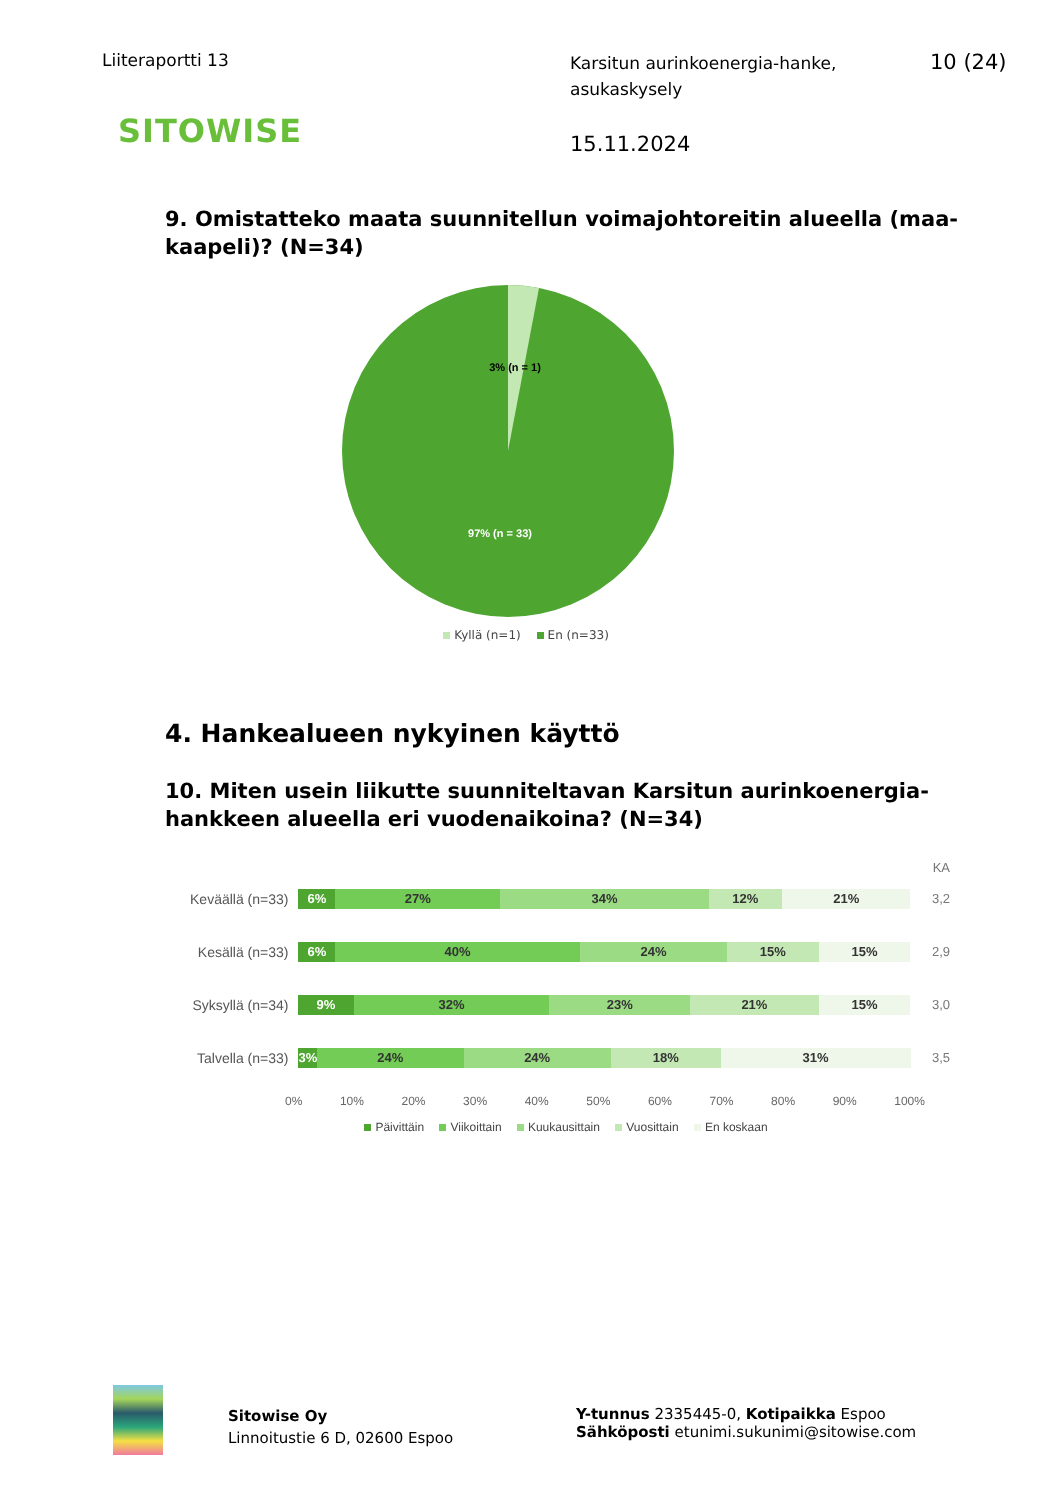Liiteraportti 13
Karsitun aurinkoenergia-hanke, asukaskysely
10 (24)
SITOWISE 15.11.2024
9. Omistatteko maata suunnitellun voimajohtoreitin alueella (maa-kaapeli)? (N=34)
3% (n = 1)
97% (n = 33)
Kyllä (n=1) En (n=33)
4. Hankealueen nykyinen käyttö
10. Miten usein liikutte suunniteltavan Karsitun aurinkoenergia-hankkeen alueella eri vuodenaikoina? (N=34)
KA
Keväällä (n=33)
6% 27% 34% 12% 21%
3,2
Kesällä (n=33)
6% 40% 24% 15% 15%
2,9
Syksyllä (n=34)
9% 32% 23% 21% 15%
3,0
Talvella (n=33)
3% 24% 24% 18% 31%
3,5
0% 10% 20% 30% 40% 50% 60% 70% 80% 90% 100%
Päivittäin Viikoittain Kuukausittain Vuosittain En koskaan
Sitowise Oy
Linnoitustie 6 D, 02600 Espoo
Y-tunnus 2335445-0, Kotipaikka Espoo
Sähköposti etunimi.sukunimi@sitowise.com